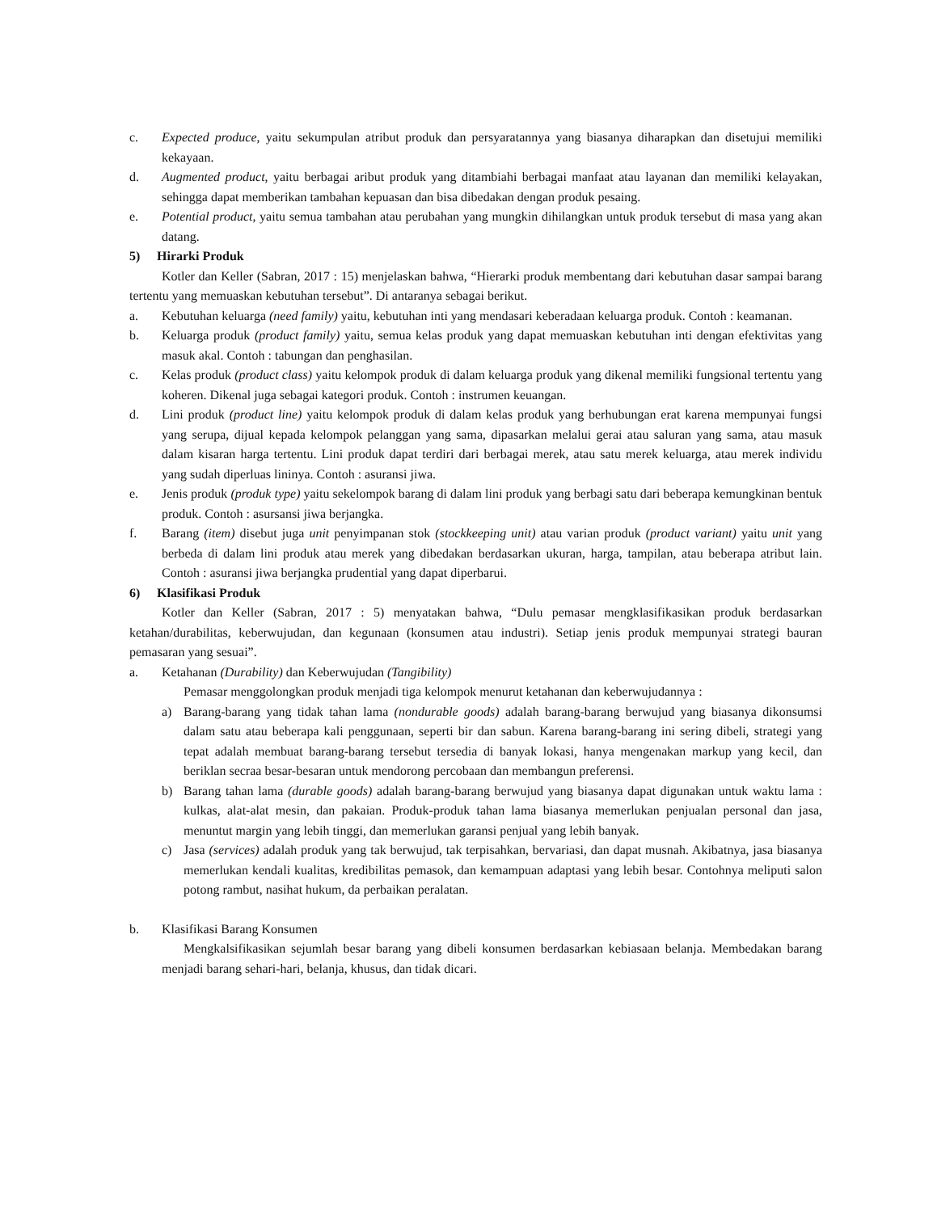c. Expected produce, yaitu sekumpulan atribut produk dan persyaratannya yang biasanya diharapkan dan disetujui memiliki kekayaan.
d. Augmented product, yaitu berbagai aribut produk yang ditambiahi berbagai manfaat atau layanan dan memiliki kelayakan, sehingga dapat memberikan tambahan kepuasan dan bisa dibedakan dengan produk pesaing.
e. Potential product, yaitu semua tambahan atau perubahan yang mungkin dihilangkan untuk produk tersebut di masa yang akan datang.
5) Hirarki Produk
Kotler dan Keller (Sabran, 2017 : 15) menjelaskan bahwa, “Hierarki produk membentang dari kebutuhan dasar sampai barang tertentu yang memuaskan kebutuhan tersebut”. Di antaranya sebagai berikut.
a. Kebutuhan keluarga (need family) yaitu, kebutuhan inti yang mendasari keberadaan keluarga produk. Contoh : keamanan.
b. Keluarga produk (product family) yaitu, semua kelas produk yang dapat memuaskan kebutuhan inti dengan efektivitas yang masuk akal. Contoh : tabungan dan penghasilan.
c. Kelas produk (product class) yaitu kelompok produk di dalam keluarga produk yang dikenal memiliki fungsional tertentu yang koheren. Dikenal juga sebagai kategori produk. Contoh : instrumen keuangan.
d. Lini produk (product line) yaitu kelompok produk di dalam kelas produk yang berhubungan erat karena mempunyai fungsi yang serupa, dijual kepada kelompok pelanggan yang sama, dipasarkan melalui gerai atau saluran yang sama, atau masuk dalam kisaran harga tertentu. Lini produk dapat terdiri dari berbagai merek, atau satu merek keluarga, atau merek individu yang sudah diperluas lininya. Contoh : asuransi jiwa.
e. Jenis produk (produk type) yaitu sekelompok barang di dalam lini produk yang berbagi satu dari beberapa kemungkinan bentuk produk. Contoh : asursansi jiwa berjangka.
f. Barang (item) disebut juga unit penyimpanan stok (stockkeeping unit) atau varian produk (product variant) yaitu unit yang berbeda di dalam lini produk atau merek yang dibedakan berdasarkan ukuran, harga, tampilan, atau beberapa atribut lain. Contoh : asuransi jiwa berjangka prudential yang dapat diperbarui.
6) Klasifikasi Produk
Kotler dan Keller (Sabran, 2017 : 5) menyatakan bahwa, “Dulu pemasar mengklasifikasikan produk berdasarkan ketahan/durabilitas, keberwujudan, dan kegunaan (konsumen atau industri). Setiap jenis produk mempunyai strategi bauran pemasaran yang sesuai”.
a. Ketahanan (Durability) dan Keberwujudan (Tangibility)
Pemasar menggolongkan produk menjadi tiga kelompok menurut ketahanan dan keberwujudannya :
a) Barang-barang yang tidak tahan lama (nondurable goods) adalah barang-barang berwujud yang biasanya dikonsumsi dalam satu atau beberapa kali penggunaan, seperti bir dan sabun. Karena barang-barang ini sering dibeli, strategi yang tepat adalah membuat barang-barang tersebut tersedia di banyak lokasi, hanya mengenakan markup yang kecil, dan beriklan secraa besar-besaran untuk mendorong percobaan dan membangun preferensi.
b) Barang tahan lama (durable goods) adalah barang-barang berwujud yang biasanya dapat digunakan untuk waktu lama : kulkas, alat-alat mesin, dan pakaian. Produk-produk tahan lama biasanya memerlukan penjualan personal dan jasa, menuntut margin yang lebih tinggi, dan memerlukan garansi penjual yang lebih banyak.
c) Jasa (services) adalah produk yang tak berwujud, tak terpisahkan, bervariasi, dan dapat musnah. Akibatnya, jasa biasanya memerlukan kendali kualitas, kredibilitas pemasok, dan kemampuan adaptasi yang lebih besar. Contohnya meliputi salon potong rambut, nasihat hukum, da perbaikan peralatan.
b. Klasifikasi Barang Konsumen
Mengkalsifikasikan sejumlah besar barang yang dibeli konsumen berdasarkan kebiasaan belanja. Membedakan barang menjadi barang sehari-hari, belanja, khusus, dan tidak dicari.